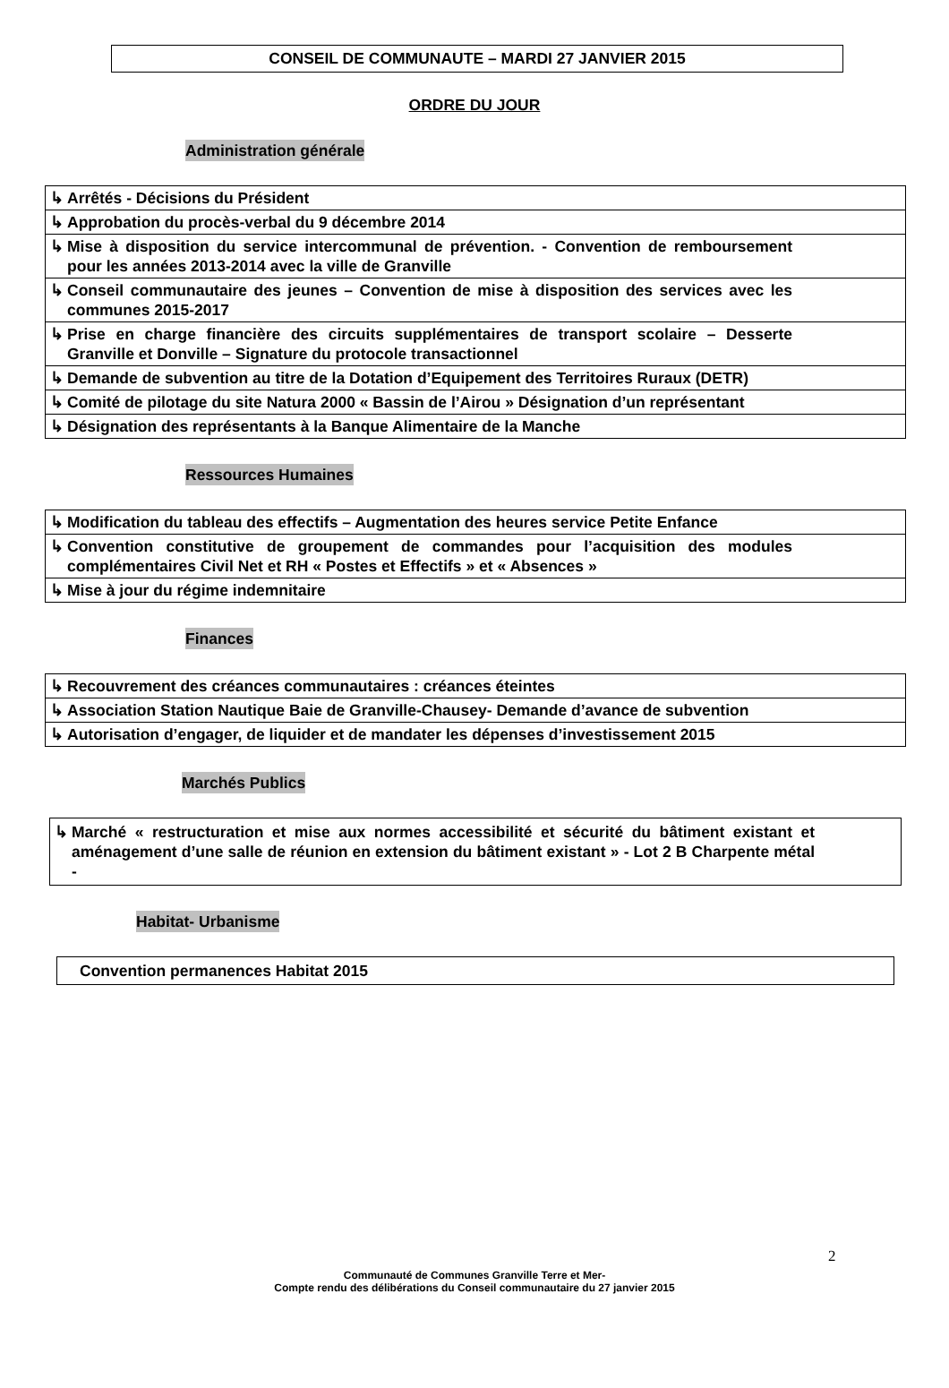CONSEIL DE COMMUNAUTE – MARDI 27 JANVIER 2015
ORDRE DU JOUR
Administration générale
| ↳ Arrêtés - Décisions du Président |
| ↳ Approbation du procès-verbal du 9 décembre 2014 |
| ↳ Mise à disposition du service intercommunal de prévention. - Convention de remboursement pour les années 2013-2014 avec la ville de Granville |
| ↳ Conseil communautaire des jeunes – Convention de mise à disposition des services avec les communes 2015-2017 |
| ↳ Prise en charge financière des circuits supplémentaires de transport scolaire – Desserte Granville et Donville – Signature du protocole transactionnel |
| ↳ Demande de subvention au titre de la Dotation d’Equipement des Territoires Ruraux (DETR) |
| ↳ Comité de pilotage du site Natura 2000 « Bassin de l’Airou » Désignation d’un représentant |
| ↳ Désignation des représentants à la Banque Alimentaire de la Manche |
Ressources Humaines
| ↳ Modification du tableau des effectifs – Augmentation des heures service Petite Enfance |
| ↳ Convention constitutive de groupement de commandes pour l’acquisition des modules complémentaires Civil Net et RH « Postes et Effectifs » et « Absences » |
| ↳ Mise à jour du régime indemnitaire |
Finances
| ↳ Recouvrement des créances communautaires : créances éteintes |
| ↳ Association Station Nautique Baie de Granville-Chausey- Demande d’avance de subvention |
| ↳ Autorisation d’engager, de liquider et de mandater les dépenses d’investissement 2015 |
Marchés Publics
| ↳ Marché « restructuration et mise aux normes accessibilité et sécurité du bâtiment existant et aménagement d’une salle de réunion en extension du bâtiment existant » - Lot 2 B Charpente métal - |
Habitat- Urbanisme
| Convention permanences Habitat 2015 |
2
Communauté de Communes Granville Terre et Mer-
Compte rendu des délibérations du Conseil communautaire du 27 janvier 2015